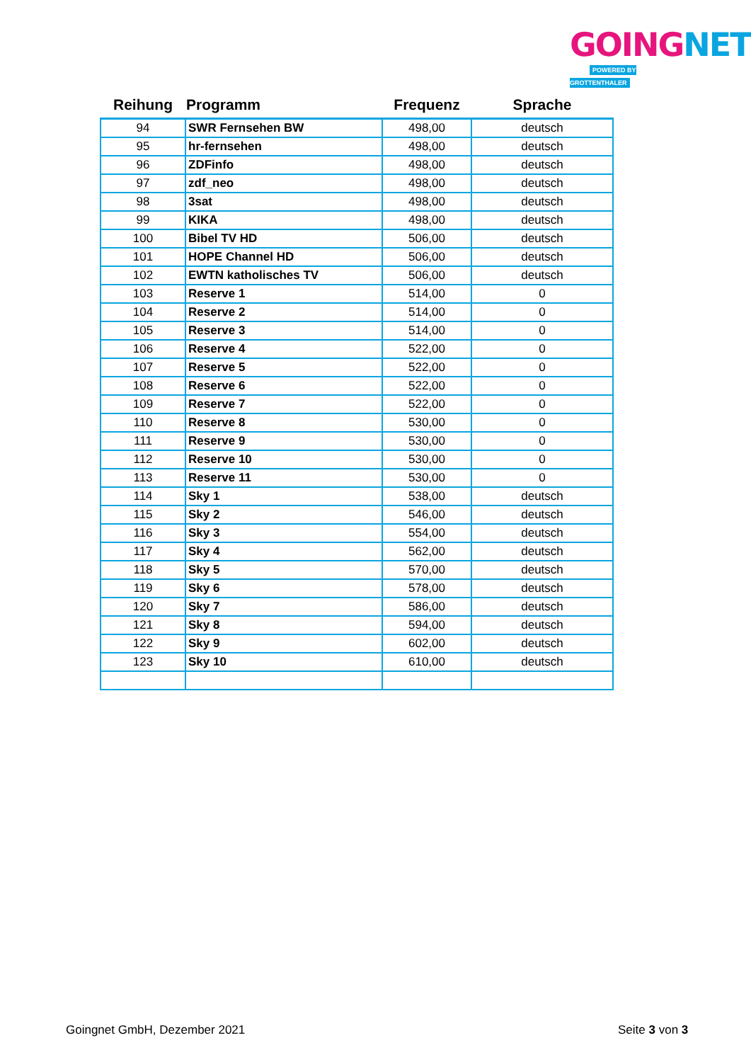GOING NET
POWERED BY GROTTENTHALER
| Reihung | Programm | Frequenz | Sprache |
| --- | --- | --- | --- |
| 94 | SWR Fernsehen BW | 498,00 | deutsch |
| 95 | hr-fernsehen | 498,00 | deutsch |
| 96 | ZDFinfo | 498,00 | deutsch |
| 97 | zdf_neo | 498,00 | deutsch |
| 98 | 3sat | 498,00 | deutsch |
| 99 | KIKA | 498,00 | deutsch |
| 100 | Bibel TV HD | 506,00 | deutsch |
| 101 | HOPE Channel HD | 506,00 | deutsch |
| 102 | EWTN katholisches TV | 506,00 | deutsch |
| 103 | Reserve 1 | 514,00 | 0 |
| 104 | Reserve 2 | 514,00 | 0 |
| 105 | Reserve 3 | 514,00 | 0 |
| 106 | Reserve 4 | 522,00 | 0 |
| 107 | Reserve 5 | 522,00 | 0 |
| 108 | Reserve 6 | 522,00 | 0 |
| 109 | Reserve 7 | 522,00 | 0 |
| 110 | Reserve 8 | 530,00 | 0 |
| 111 | Reserve 9 | 530,00 | 0 |
| 112 | Reserve 10 | 530,00 | 0 |
| 113 | Reserve 11 | 530,00 | 0 |
| 114 | Sky 1 | 538,00 | deutsch |
| 115 | Sky 2 | 546,00 | deutsch |
| 116 | Sky 3 | 554,00 | deutsch |
| 117 | Sky 4 | 562,00 | deutsch |
| 118 | Sky 5 | 570,00 | deutsch |
| 119 | Sky 6 | 578,00 | deutsch |
| 120 | Sky 7 | 586,00 | deutsch |
| 121 | Sky 8 | 594,00 | deutsch |
| 122 | Sky 9 | 602,00 | deutsch |
| 123 | Sky 10 | 610,00 | deutsch |
Goingnet GmbH, Dezember 2021 Seite 3 von 3